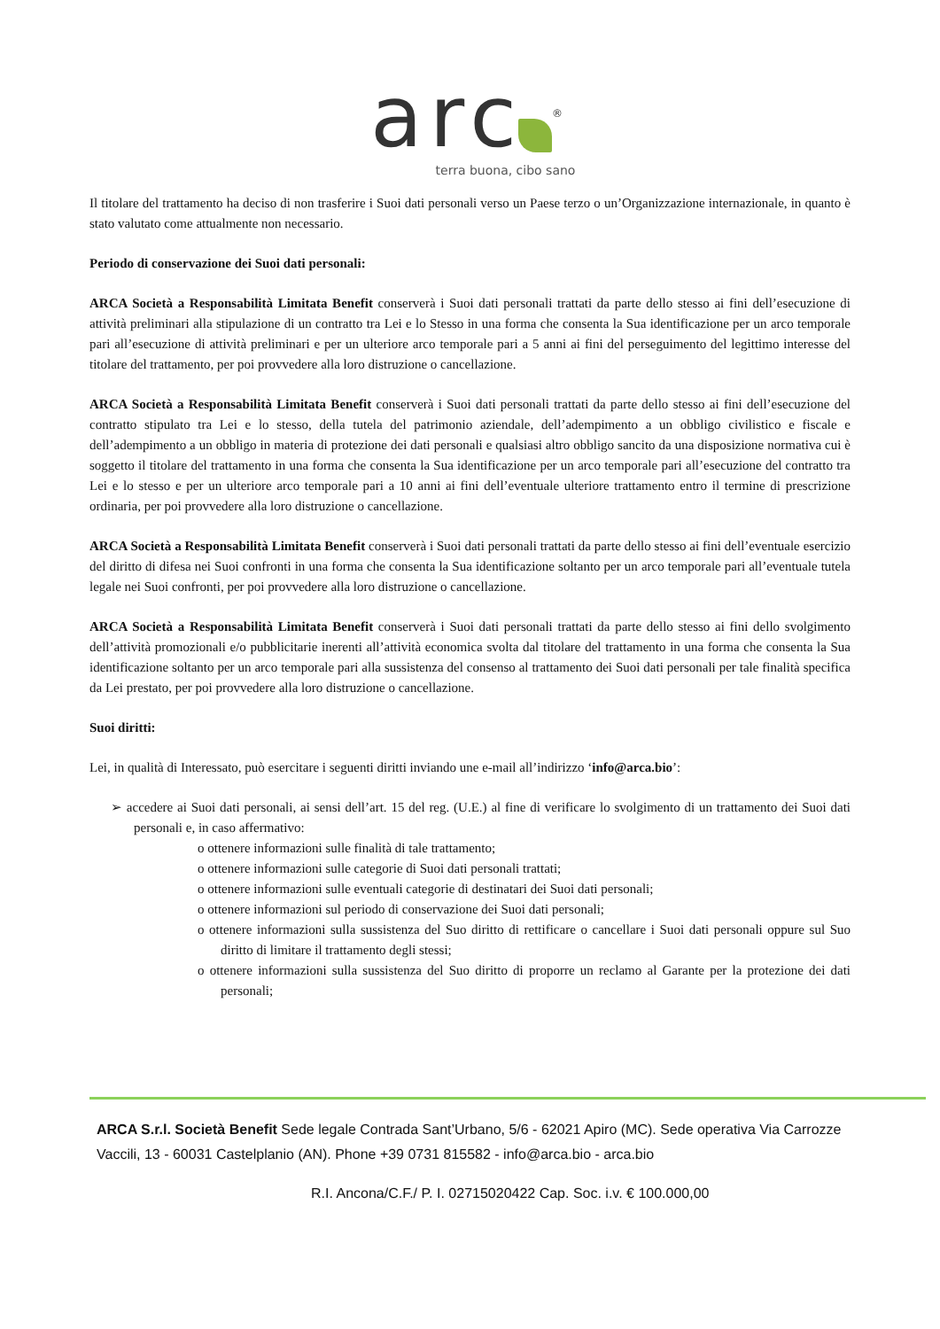arc<sup>®</sup>
terra buona, cibo sano
Il titolare del trattamento ha deciso di non trasferire i Suoi dati personali verso un Paese terzo o un’Organizzazione internazionale, in quanto è stato valutato come attualmente non necessario.
Periodo di conservazione dei Suoi dati personali:
ARCA Società a Responsabilità Limitata Benefit conserverà i Suoi dati personali trattati da parte dello stesso ai fini dell’esecuzione di attività preliminari alla stipulazione di un contratto tra Lei e lo Stesso in una forma che consenta la Sua identificazione per un arco temporale pari all’esecuzione di attività preliminari e per un ulteriore arco temporale pari a 5 anni ai fini del perseguimento del legittimo interesse del titolare del trattamento, per poi provvedere alla loro distruzione o cancellazione.
ARCA Società a Responsabilità Limitata Benefit conserverà i Suoi dati personali trattati da parte dello stesso ai fini dell’esecuzione del contratto stipulato tra Lei e lo stesso, della tutela del patrimonio aziendale, dell’adempimento a un obbligo civilistico e fiscale e dell’adempimento a un obbligo in materia di protezione dei dati personali e qualsiasi altro obbligo sancito da una disposizione normativa cui è soggetto il titolare del trattamento in una forma che consenta la Sua identificazione per un arco temporale pari all’esecuzione del contratto tra Lei e lo stesso e per un ulteriore arco temporale pari a 10 anni ai fini dell’eventuale ulteriore trattamento entro il termine di prescrizione ordinaria, per poi provvedere alla loro distruzione o cancellazione.
ARCA Società a Responsabilità Limitata Benefit conserverà i Suoi dati personali trattati da parte dello stesso ai fini dell’eventuale esercizio del diritto di difesa nei Suoi confronti in una forma che consenta la Sua identificazione soltanto per un arco temporale pari all’eventuale tutela legale nei Suoi confronti, per poi provvedere alla loro distruzione o cancellazione.
ARCA Società a Responsabilità Limitata Benefit conserverà i Suoi dati personali trattati da parte dello stesso ai fini dello svolgimento dell’attività promozionali e/o pubblicitarie inerenti all’attività economica svolta dal titolare del trattamento in una forma che consenta la Sua identificazione soltanto per un arco temporale pari alla sussistenza del consenso al trattamento dei Suoi dati personali per tale finalità specifica da Lei prestato, per poi provvedere alla loro distruzione o cancellazione.
Suoi diritti:
Lei, in qualità di Interessato, può esercitare i seguenti diritti inviando une e-mail all’indirizzo ‘info@arca.bio’:
➢ accedere ai Suoi dati personali, ai sensi dell’art. 15 del reg. (U.E.) al fine di verificare lo svolgimento di un trattamento dei Suoi dati personali e, in caso affermativo:
o ottenere informazioni sulle finalità di tale trattamento;
o ottenere informazioni sulle categorie di Suoi dati personali trattati;
o ottenere informazioni sulle eventuali categorie di destinatari dei Suoi dati personali;
o ottenere informazioni sul periodo di conservazione dei Suoi dati personali;
o ottenere informazioni sulla sussistenza del Suo diritto di rettificare o cancellare i Suoi dati personali oppure sul Suo diritto di limitare il trattamento degli stessi;
o ottenere informazioni sulla sussistenza del Suo diritto di proporre un reclamo al Garante per la protezione dei dati personali;
ARCA S.r.l. Società Benefit Sede legale Contrada Sant’Urbano, 5/6 - 62021 Apiro (MC). Sede operativa Via Carrozze Vaccili, 13 - 60031 Castelplanio (AN). Phone +39 0731 815582 - info@arca.bio - arca.bio
R.I. Ancona/C.F./ P. I. 02715020422 Cap. Soc. i.v. € 100.000,00